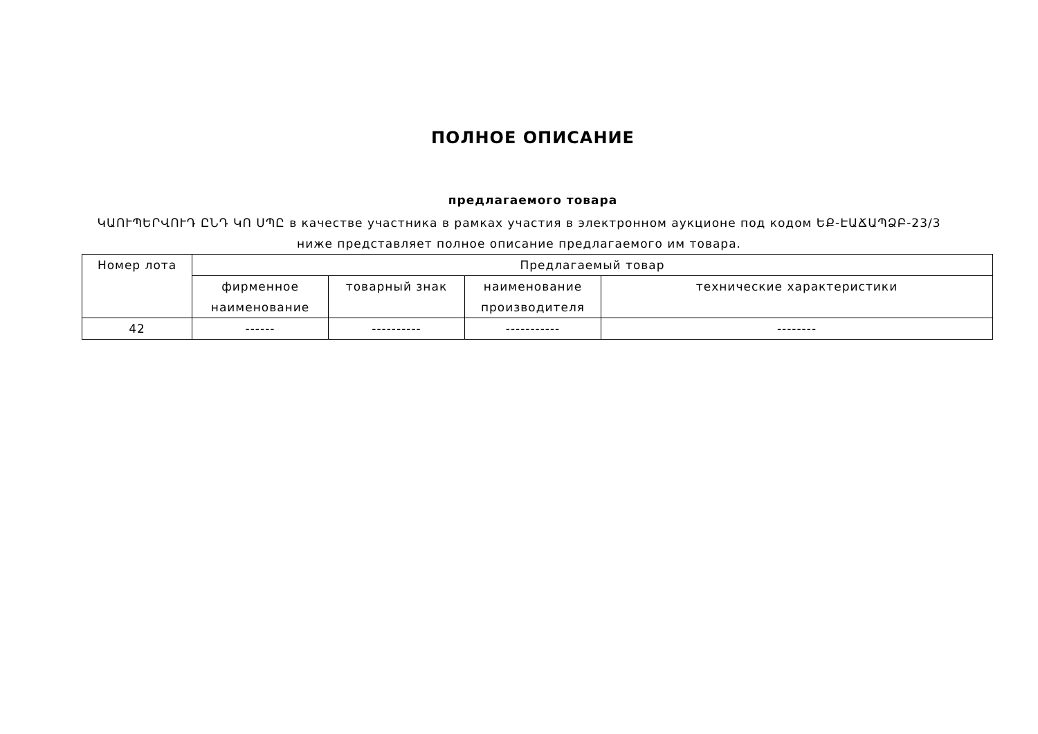ПОЛНОЕ ОПИСАНИЕ
предлагаемого товара
ԿԱՈՒՊԵՐՎՈՒԴ ԸՆԴ ԿՈ ՍՊԸ в качестве участника в рамках участия в электронном аукционе под кодом ԵՔ-ԷԱՃԱՊՁԲ-23/3 ниже представляет полное описание предлагаемого им товара.
| Номер лота | Предлагаемый товар | | | |
| --- | --- | --- | --- | --- |
| | фирменное наименование | товарный знак | наименование производителя | технические характеристики |
| 42 | ------ | ---------- | ----------- | -------- |